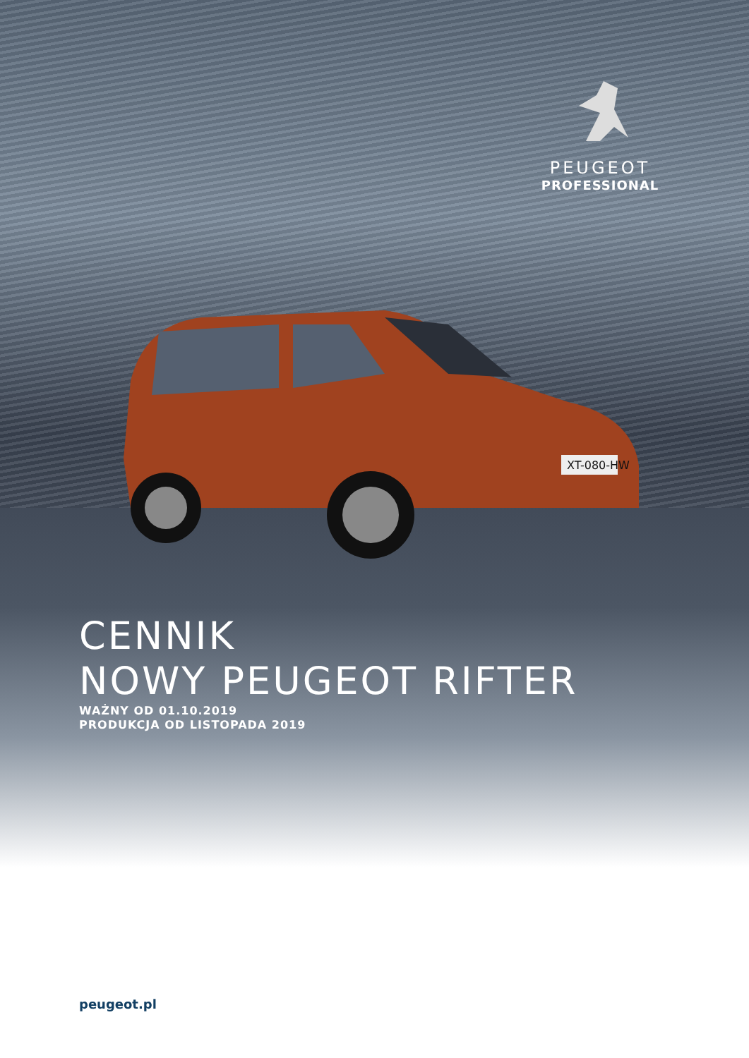XT-080-HW
PEUGEOT
PROFESSIONAL
CENNIK
NOWY PEUGEOT RIFTER
WAŻNY OD 01.10.2019
PRODUKCJA OD LISTOPADA 2019
peugeot.pl